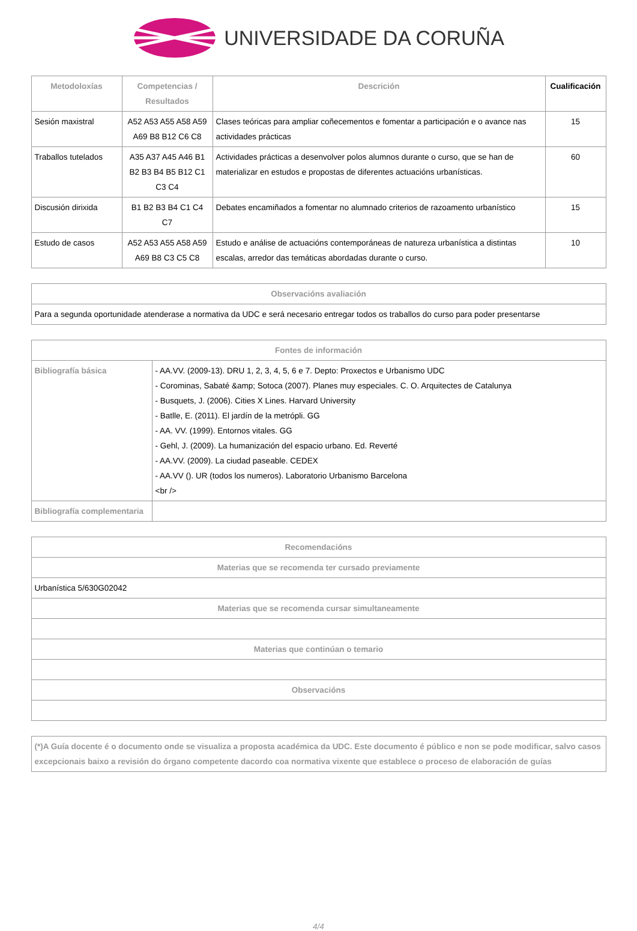UNIVERSIDADE DA CORUÑA
| Metodoloxías | Competencias / Resultados | Descrición | Cualificación |
| --- | --- | --- | --- |
| Sesión maxistral | A52 A53 A55 A58 A59 A69 B8 B12 C6 C8 | Clases teóricas para ampliar coñecementos e fomentar a participación e o avance nas actividades prácticas | 15 |
| Traballos tutelados | A35 A37 A45 A46 B1 B2 B3 B4 B5 B12 C1 C3 C4 | Actividades prácticas a desenvolver polos alumnos durante o curso, que se han de materializar en estudos e propostas de diferentes actuacións urbanísticas. | 60 |
| Discusión dirixida | B1 B2 B3 B4 C1 C4 C7 | Debates encamiñados a fomentar no alumnado criterios de razoamento urbanístico | 15 |
| Estudo de casos | A52 A53 A55 A58 A59 A69 B8 C3 C5 C8 | Estudo e análise de actuacións contemporáneas de natureza urbanística a distintas escalas, arredor das temáticas abordadas durante o curso. | 10 |
| Observacións avaliación |
| --- |
| Para a segunda oportunidade atenderase a normativa da UDC e será necesario entregar todos os traballos do curso para poder presentarse |
| Fontes de información | |
| --- | --- |
| Bibliografía básica | - AA.VV. (2009-13). DRU 1, 2, 3, 4, 5, 6 e 7. Depto: Proxectos e Urbanismo UDC - Corominas, Sabaté &amp; Sotoca (2007). Planes muy especiales. C. O. Arquitectes de Catalunya - Busquets, J. (2006). Cities X Lines. Harvard University - Batlle, E. (2011). El jardín de la metrópli. GG - AA. VV. (1999). Entornos vitales. GG - Gehl, J. (2009). La humanización del espacio urbano. Ed. Reverté - AA.VV. (2009). La ciudad paseable. CEDEX - AA.VV (). UR (todos los numeros). Laboratorio Urbanismo Barcelona <br /> |
| Bibliografía complementaria | |
| Recomendacións |
| --- |
| Materias que se recomenda ter cursado previamente |
| Urbanística 5/630G02042 |
| Materias que se recomenda cursar simultaneamente |
| Materias que continúan o temario |
| Observacións |
| (*)A Guía docente é o documento onde se visualiza a proposta académica da UDC. Este documento é público e non se pode modificar, salvo casos excepcionais baixo a revisión do órgano competente dacordo coa normativa vixente que establece o proceso de elaboración de guías |
4/4